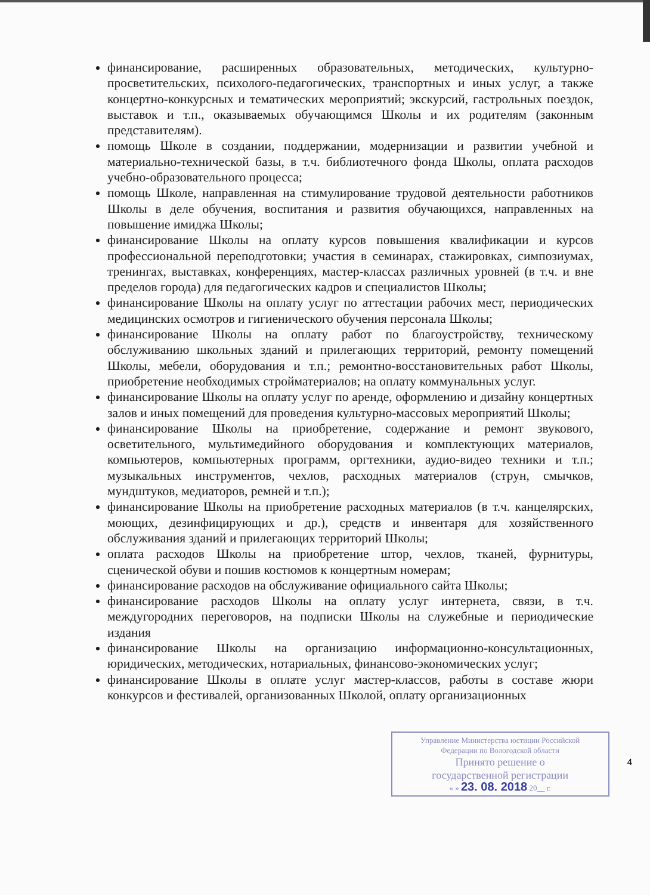финансирование, расширенных образовательных, методических, культурно-просветительских, психолого-педагогических, транспортных и иных услуг, а также концертно-конкурсных и тематических мероприятий; экскурсий, гастрольных поездок, выставок и т.п., оказываемых обучающимся Школы и их родителям (законным представителям).
помощь Школе в создании, поддержании, модернизации и развитии учебной и материально-технической базы, в т.ч. библиотечного фонда Школы, оплата расходов учебно-образовательного процесса;
помощь Школе, направленная на стимулирование трудовой деятельности работников Школы в деле обучения, воспитания и развития обучающихся, направленных на повышение имиджа Школы;
финансирование Школы на оплату курсов повышения квалификации и курсов профессиональной переподготовки; участия в семинарах, стажировках, симпозиумах, тренингах, выставках, конференциях, мастер-классах различных уровней (в т.ч. и вне пределов города) для педагогических кадров и специалистов Школы;
финансирование Школы на оплату услуг по аттестации рабочих мест, периодических медицинских осмотров и гигиенического обучения персонала Школы;
финансирование Школы на оплату работ по благоустройству, техническому обслуживанию школьных зданий и прилегающих территорий, ремонту помещений Школы, мебели, оборудования и т.п.; ремонтно-восстановительных работ Школы, приобретение необходимых стройматериалов; на оплату коммунальных услуг.
финансирование Школы на оплату услуг по аренде, оформлению и дизайну концертных залов и иных помещений для проведения культурно-массовых мероприятий Школы;
финансирование Школы на приобретение, содержание и ремонт звукового, осветительного, мультимедийного оборудования и комплектующих материалов, компьютеров, компьютерных программ, оргтехники, аудио-видео техники и т.п.; музыкальных инструментов, чехлов, расходных материалов (струн, смычков, мундштуков, медиаторов, ремней и т.п.);
финансирование Школы на приобретение расходных материалов (в т.ч. канцелярских, моющих, дезинфицирующих и др.), средств и инвентаря для хозяйственного обслуживания зданий и прилегающих территорий Школы;
оплата расходов Школы на приобретение штор, чехлов, тканей, фурнитуры, сценической обуви и пошив костюмов к концертным номерам;
финансирование расходов на обслуживание официального сайта Школы;
финансирование расходов Школы на оплату услуг интернета, связи, в т.ч. междугородних переговоров, на подписки Школы на служебные и периодические издания
финансирование Школы на организацию информационно-консультационных, юридических, методических, нотариальных, финансово-экономических услуг;
финансирование Школы в оплате услуг мастер-классов, работы в составе жюри конкурсов и фестивалей, организованных Школой, оплату организационных
Управление Министерства юстиции Российской
Федерации по Вологодской области
Принято решение о
государственной регистрации
« » 23. 08. 2018 20__ г.
4